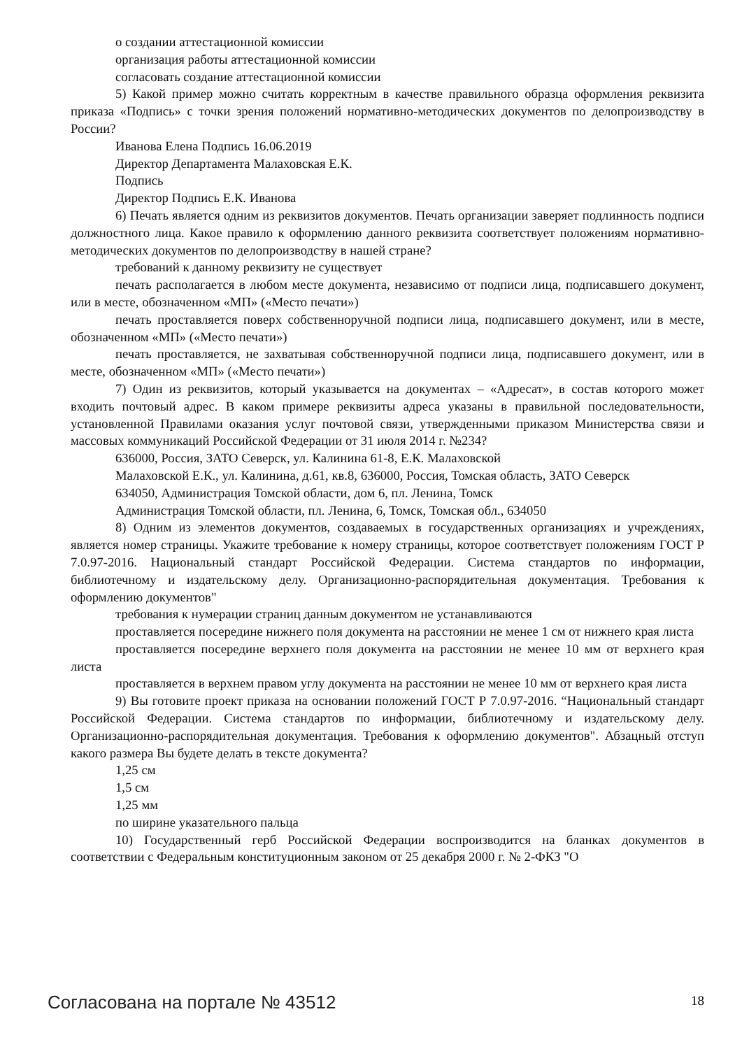о создании аттестационной комиссии
организация работы аттестационной комиссии
согласовать создание аттестационной комиссии
5) Какой пример можно считать корректным в качестве правильного образца оформления реквизита приказа «Подпись» с точки зрения положений нормативно-методических документов по делопроизводству в России?
Иванова Елена Подпись 16.06.2019
Директор Департамента Малаховская Е.К.
Подпись
Директор Подпись Е.К. Иванова
6) Печать является одним из реквизитов документов. Печать организации заверяет подлинность подписи должностного лица. Какое правило к оформлению данного реквизита соответствует положениям нормативно-методических документов по делопроизводству в нашей стране?
требований к данному реквизиту не существует
печать располагается в любом месте документа, независимо от подписи лица, подписавшего документ, или в месте, обозначенном «МП» («Место печати»)
печать проставляется поверх собственноручной подписи лица, подписавшего документ, или в месте, обозначенном «МП» («Место печати»)
печать проставляется, не захватывая собственноручной подписи лица, подписавшего документ, или в месте, обозначенном «МП» («Место печати»)
7) Один из реквизитов, который указывается на документах – «Адресат», в состав которого может входить почтовый адрес. В каком примере реквизиты адреса указаны в правильной последовательности, установленной Правилами оказания услуг почтовой связи, утвержденными приказом Министерства связи и массовых коммуникаций Российской Федерации от 31 июля 2014 г. №234?
636000, Россия, ЗАТО Северск, ул. Калинина 61-8, Е.К. Малаховской
Малаховской Е.К., ул. Калинина, д.61, кв.8, 636000, Россия, Томская область, ЗАТО Северск
634050, Администрация Томской области, дом 6, пл. Ленина, Томск
Администрация Томской области, пл. Ленина, 6, Томск, Томская обл., 634050
8) Одним из элементов документов, создаваемых в государственных организациях и учреждениях, является номер страницы. Укажите требование к номеру страницы, которое соответствует положениям ГОСТ Р 7.0.97-2016. Национальный стандарт Российской Федерации. Система стандартов по информации, библиотечному и издательскому делу. Организационно-распорядительная документация. Требования к оформлению документов"
требования к нумерации страниц данным документом не устанавливаются
проставляется посередине нижнего поля документа на расстоянии не менее 1 см от нижнего края листа
проставляется посередине верхнего поля документа на расстоянии не менее 10 мм от верхнего края листа
проставляется в верхнем правом углу документа на расстоянии не менее 10 мм от верхнего края листа
9) Вы готовите проект приказа на основании положений ГОСТ Р 7.0.97-2016. “Национальный стандарт Российской Федерации. Система стандартов по информации, библиотечному и издательскому делу. Организационно-распорядительная документация. Требования к оформлению документов". Абзацный отступ какого размера Вы будете делать в тексте документа?
1,25 см
1,5 см
1,25 мм
по ширине указательного пальца
10) Государственный герб Российской Федерации воспроизводится на бланках документов в соответствии с Федеральным конституционным законом от 25 декабря 2000 г. № 2-ФКЗ "О
Согласована на портале № 43512 18